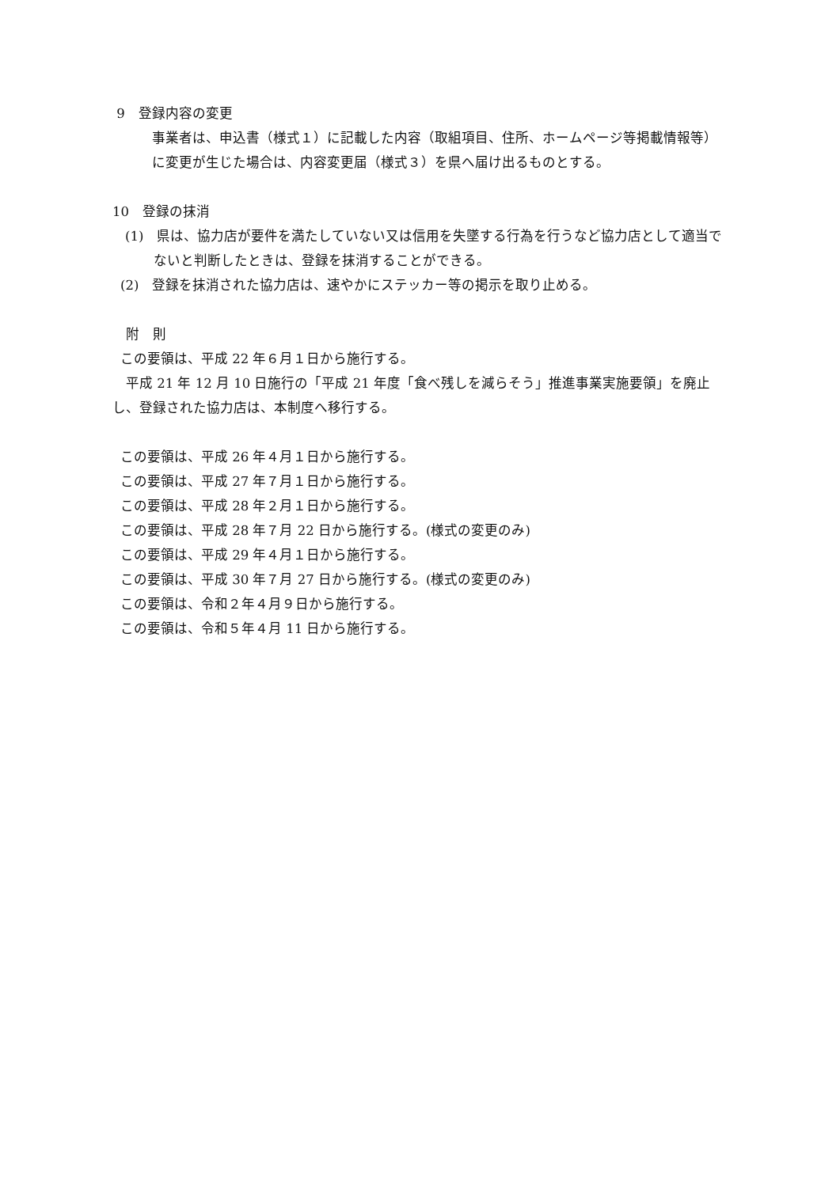9　登録内容の変更
　　事業者は、申込書（様式１）に記載した内容（取組項目、住所、ホームページ等掲載情報等）に変更が生じた場合は、内容変更届（様式３）を県へ届け出るものとする。
10　登録の抹消
(1)　県は、協力店が要件を満たしていない又は信用を失墜する行為を行うなど協力店として適当でないと判断したときは、登録を抹消することができる。
(2)　登録を抹消された協力店は、速やかにステッカー等の掲示を取り止める。
　附　則
この要領は、平成 22 年６月１日から施行する。
　平成 21 年 12 月 10 日施行の「平成 21 年度「食べ残しを減らそう」推進事業実施要領」を廃止し、登録された協力店は、本制度へ移行する。
この要領は、平成 26 年４月１日から施行する。
この要領は、平成 27 年７月１日から施行する。
この要領は、平成 28 年２月１日から施行する。
この要領は、平成 28 年７月 22 日から施行する。(様式の変更のみ)
この要領は、平成 29 年４月１日から施行する。
この要領は、平成 30 年７月 27 日から施行する。(様式の変更のみ)
この要領は、令和２年４月９日から施行する。
この要領は、令和５年４月 11 日から施行する。